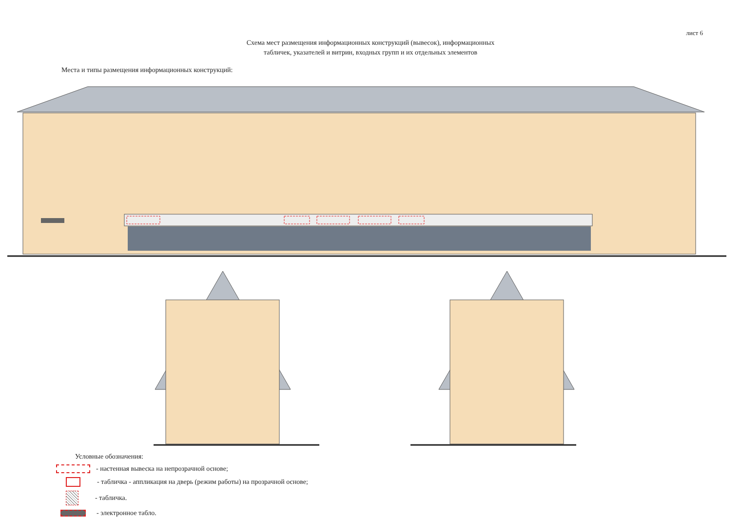лист 6
Схема мест размещения информационных конструкций (вывесок), информационных
табличек, указателей и витрин, входных групп и их отдельных элементов
Места и типы размещения информационных конструкций:
Условные обозначения:
- настенная вывеска на непрозрачной основе;
- табличка - аппликация на дверь (режим работы) на прозрачной основе;
- табличка.
- электронное табло.